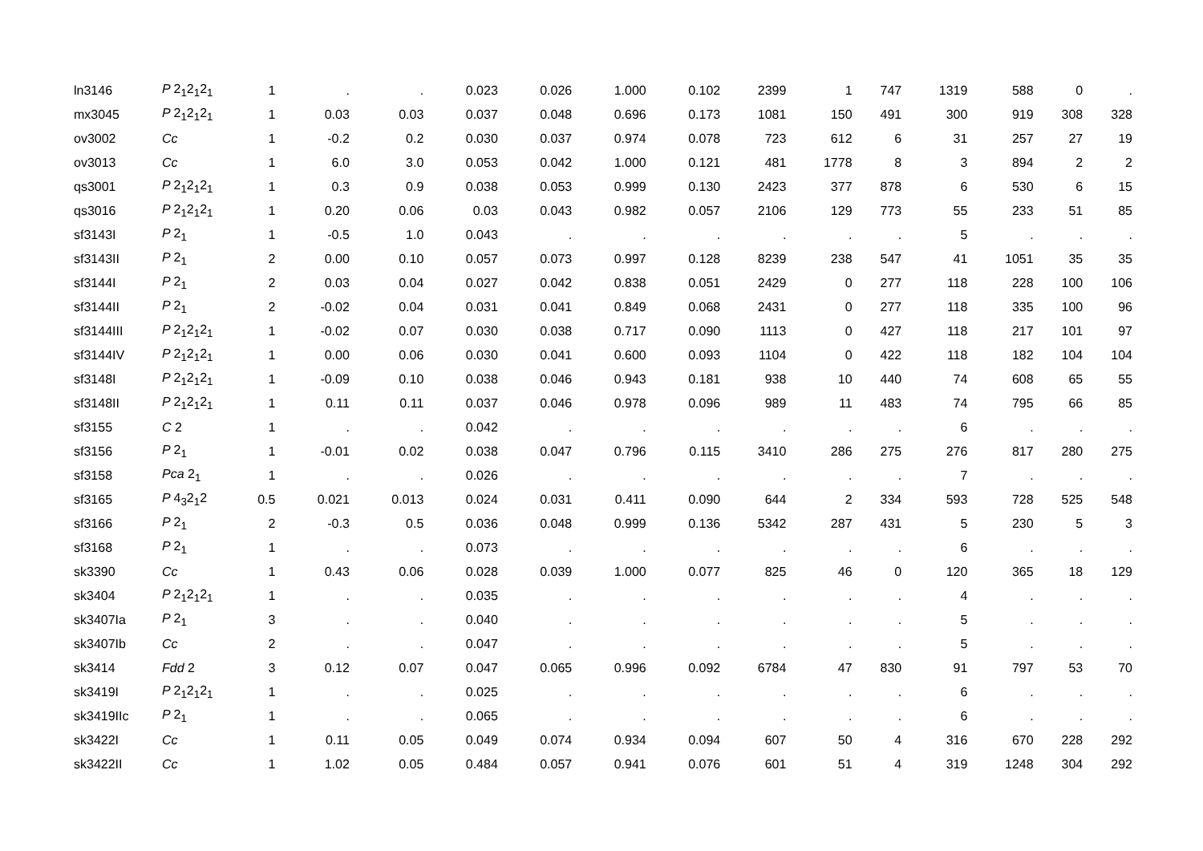| ln3146 | P 2<sub>1</sub>2<sub>1</sub>2<sub>1</sub> | 1 | . | . | 0.023 | 0.026 | 1.000 | 0.102 | 2399 | 1 | 747 | 1319 | 588 | 0 | . |
| mx3045 | P 2<sub>1</sub>2<sub>1</sub>2<sub>1</sub> | 1 | 0.03 | 0.03 | 0.037 | 0.048 | 0.696 | 0.173 | 1081 | 150 | 491 | 300 | 919 | 308 | 328 |
| ov3002 | Cc | 1 | -0.2 | 0.2 | 0.030 | 0.037 | 0.974 | 0.078 | 723 | 612 | 6 | 31 | 257 | 27 | 19 |
| ov3013 | Cc | 1 | 6.0 | 3.0 | 0.053 | 0.042 | 1.000 | 0.121 | 481 | 1778 | 8 | 3 | 894 | 2 | 2 |
| qs3001 | P 2<sub>1</sub>2<sub>1</sub>2<sub>1</sub> | 1 | 0.3 | 0.9 | 0.038 | 0.053 | 0.999 | 0.130 | 2423 | 377 | 878 | 6 | 530 | 6 | 15 |
| qs3016 | P 2<sub>1</sub>2<sub>1</sub>2<sub>1</sub> | 1 | 0.20 | 0.06 | 0.03 | 0.043 | 0.982 | 0.057 | 2106 | 129 | 773 | 55 | 233 | 51 | 85 |
| sf3143I | P 2<sub>1</sub> | 1 | -0.5 | 1.0 | 0.043 | . | . | . | . | . | . | 5 | . | . | . |
| sf3143II | P 2<sub>1</sub> | 2 | 0.00 | 0.10 | 0.057 | 0.073 | 0.997 | 0.128 | 8239 | 238 | 547 | 41 | 1051 | 35 | 35 |
| sf3144I | P 2<sub>1</sub> | 2 | 0.03 | 0.04 | 0.027 | 0.042 | 0.838 | 0.051 | 2429 | 0 | 277 | 118 | 228 | 100 | 106 |
| sf3144II | P 2<sub>1</sub> | 2 | -0.02 | 0.04 | 0.031 | 0.041 | 0.849 | 0.068 | 2431 | 0 | 277 | 118 | 335 | 100 | 96 |
| sf3144III | P 2<sub>1</sub>2<sub>1</sub>2<sub>1</sub> | 1 | -0.02 | 0.07 | 0.030 | 0.038 | 0.717 | 0.090 | 1113 | 0 | 427 | 118 | 217 | 101 | 97 |
| sf3144IV | P 2<sub>1</sub>2<sub>1</sub>2<sub>1</sub> | 1 | 0.00 | 0.06 | 0.030 | 0.041 | 0.600 | 0.093 | 1104 | 0 | 422 | 118 | 182 | 104 | 104 |
| sf3148I | P 2<sub>1</sub>2<sub>1</sub>2<sub>1</sub> | 1 | -0.09 | 0.10 | 0.038 | 0.046 | 0.943 | 0.181 | 938 | 10 | 440 | 74 | 608 | 65 | 55 |
| sf3148II | P 2<sub>1</sub>2<sub>1</sub>2<sub>1</sub> | 1 | 0.11 | 0.11 | 0.037 | 0.046 | 0.978 | 0.096 | 989 | 11 | 483 | 74 | 795 | 66 | 85 |
| sf3155 | C 2 | 1 | . | . | 0.042 | . | . | . | . | . | . | 6 | . | . | . |
| sf3156 | P 2<sub>1</sub> | 1 | -0.01 | 0.02 | 0.038 | 0.047 | 0.796 | 0.115 | 3410 | 286 | 275 | 276 | 817 | 280 | 275 |
| sf3158 | Pca 2<sub>1</sub> | 1 | . | . | 0.026 | . | . | . | . | . | . | 7 | . | . | . |
| sf3165 | P 4<sub>3</sub>2<sub>1</sub>2 | 0.5 | 0.021 | 0.013 | 0.024 | 0.031 | 0.411 | 0.090 | 644 | 2 | 334 | 593 | 728 | 525 | 548 |
| sf3166 | P 2<sub>1</sub> | 2 | -0.3 | 0.5 | 0.036 | 0.048 | 0.999 | 0.136 | 5342 | 287 | 431 | 5 | 230 | 5 | 3 |
| sf3168 | P 2<sub>1</sub> | 1 | . | . | 0.073 | . | . | . | . | . | . | 6 | . | . | . |
| sk3390 | Cc | 1 | 0.43 | 0.06 | 0.028 | 0.039 | 1.000 | 0.077 | 825 | 46 | 0 | 120 | 365 | 18 | 129 |
| sk3404 | P 2<sub>1</sub>2<sub>1</sub>2<sub>1</sub> | 1 | . | . | 0.035 | . | . | . | . | . | . | 4 | . | . | . |
| sk3407Ia | P 2<sub>1</sub> | 3 | . | . | 0.040 | . | . | . | . | . | . | 5 | . | . | . |
| sk3407Ib | Cc | 2 | . | . | 0.047 | . | . | . | . | . | . | 5 | . | . | . |
| sk3414 | Fdd 2 | 3 | 0.12 | 0.07 | 0.047 | 0.065 | 0.996 | 0.092 | 6784 | 47 | 830 | 91 | 797 | 53 | 70 |
| sk3419I | P 2<sub>1</sub>2<sub>1</sub>2<sub>1</sub> | 1 | . | . | 0.025 | . | . | . | . | . | . | 6 | . | . | . |
| sk3419IIc | P 2<sub>1</sub> | 1 | . | . | 0.065 | . | . | . | . | . | . | 6 | . | . | . |
| sk3422I | Cc | 1 | 0.11 | 0.05 | 0.049 | 0.074 | 0.934 | 0.094 | 607 | 50 | 4 | 316 | 670 | 228 | 292 |
| sk3422II | Cc | 1 | 1.02 | 0.05 | 0.484 | 0.057 | 0.941 | 0.076 | 601 | 51 | 4 | 319 | 1248 | 304 | 292 |